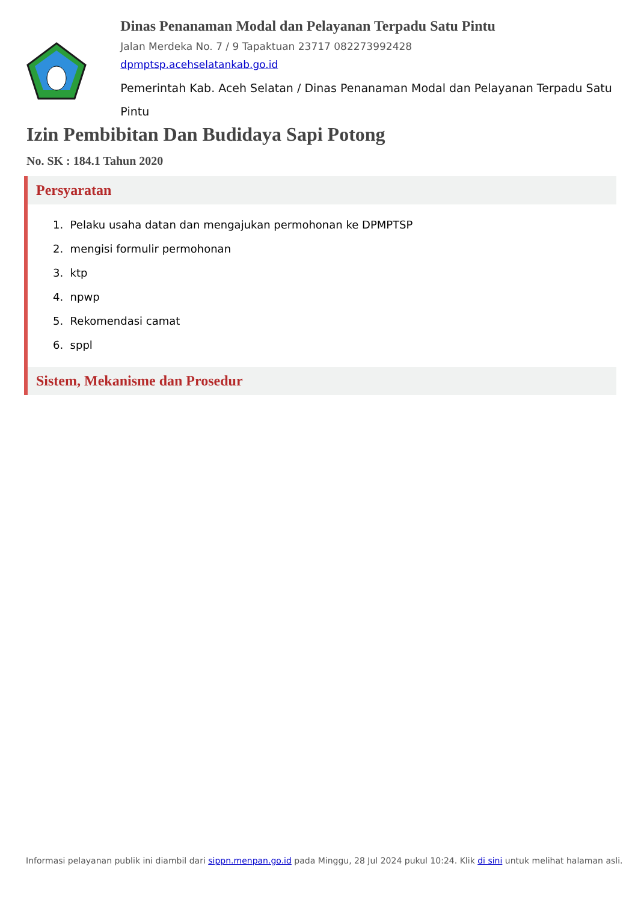Dinas Penanaman Modal dan Pelayanan Terpadu Satu Pintu
Jalan Merdeka No. 7 / 9 Tapaktuan 23717 082273992428
dpmptsp.acehselatankab.go.id
Pemerintah Kab. Aceh Selatan / Dinas Penanaman Modal dan Pelayanan Terpadu Satu Pintu
Izin Pembibitan Dan Budidaya Sapi Potong
No. SK : 184.1 Tahun 2020
Persyaratan
1. Pelaku usaha datan dan mengajukan permohonan ke DPMPTSP
2. mengisi formulir permohonan
3. ktp
4. npwp
5. Rekomendasi camat
6. sppl
Sistem, Mekanisme dan Prosedur
Informasi pelayanan publik ini diambil dari sippn.menpan.go.id pada Minggu, 28 Jul 2024 pukul 10:24. Klik di sini untuk melihat halaman asli.